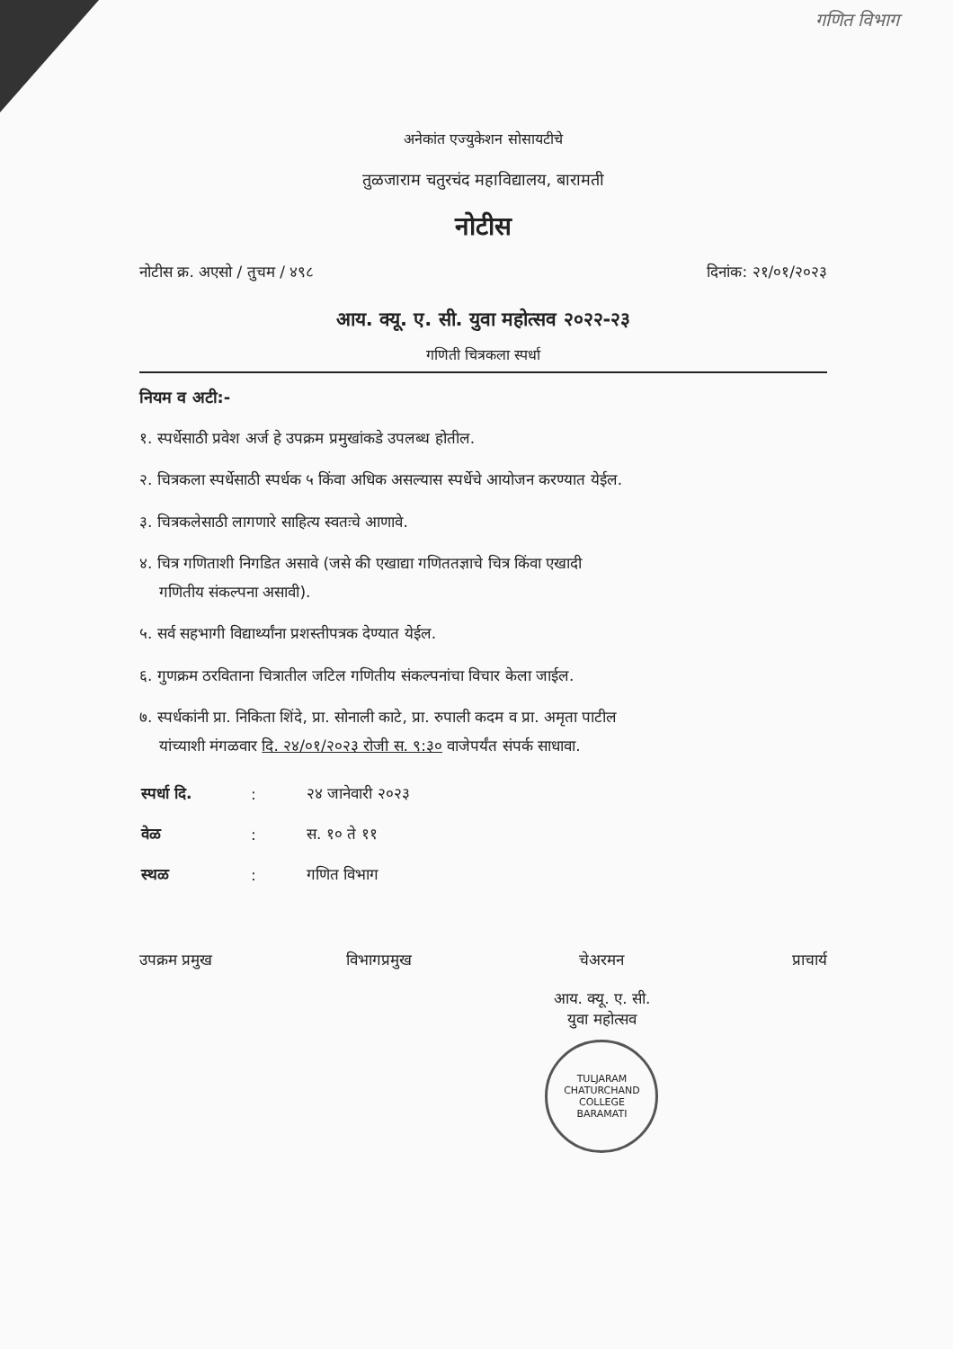गणित विभाग
अनेकांत एज्युकेशन सोसायटीचे
तुळजाराम चतुरचंद महाविद्यालय, बारामती
नोटीस
नोटीस क्र. अएसो / तुचम / ४९८ दिनांक: २१/०१/२०२३
आय. क्यू. ए. सी. युवा महोत्सव २०२२-२३
गणिती चित्रकला स्पर्धा
नियम व अटी:-
१. स्पर्धेसाठी प्रवेश अर्ज हे उपक्रम प्रमुखांकडे उपलब्ध होतील.
२. चित्रकला स्पर्धेसाठी स्पर्धक ५ किंवा अधिक असल्यास स्पर्धेचे आयोजन करण्यात येईल.
३. चित्रकलेसाठी लागणारे साहित्य स्वतःचे आणावे.
४. चित्र गणिताशी निगडित असावे (जसे की एखाद्या गणिततज्ञाचे चित्र किंवा एखादी
गणितीय संकल्पना असावी).
५. सर्व सहभागी विद्यार्थ्यांना प्रशस्तीपत्रक देण्यात येईल.
६. गुणक्रम ठरविताना चित्रातील जटिल गणितीय संकल्पनांचा विचार केला जाईल.
७. स्पर्धकांनी प्रा. निकिता शिंदे, प्रा. सोनाली काटे, प्रा. रुपाली कदम व प्रा. अमृता पाटील
यांच्याशी मंगळवार दि. २४/०१/२०२३ रोजी स. ९:३० वाजेपर्यंत संपर्क साधावा.
| स्पर्धा दि. | : | २४ जानेवारी २०२३ |
| वेळ | : | स. १० ते ११ |
| स्थळ | : | गणित विभाग |
उपक्रम प्रमुख विभागप्रमुख चेअरमन
आय. क्यू. ए. सी.
युवा महोत्सव
TULJARAM CHATURCHAND COLLEGE
BARAMATI
प्राचार्य